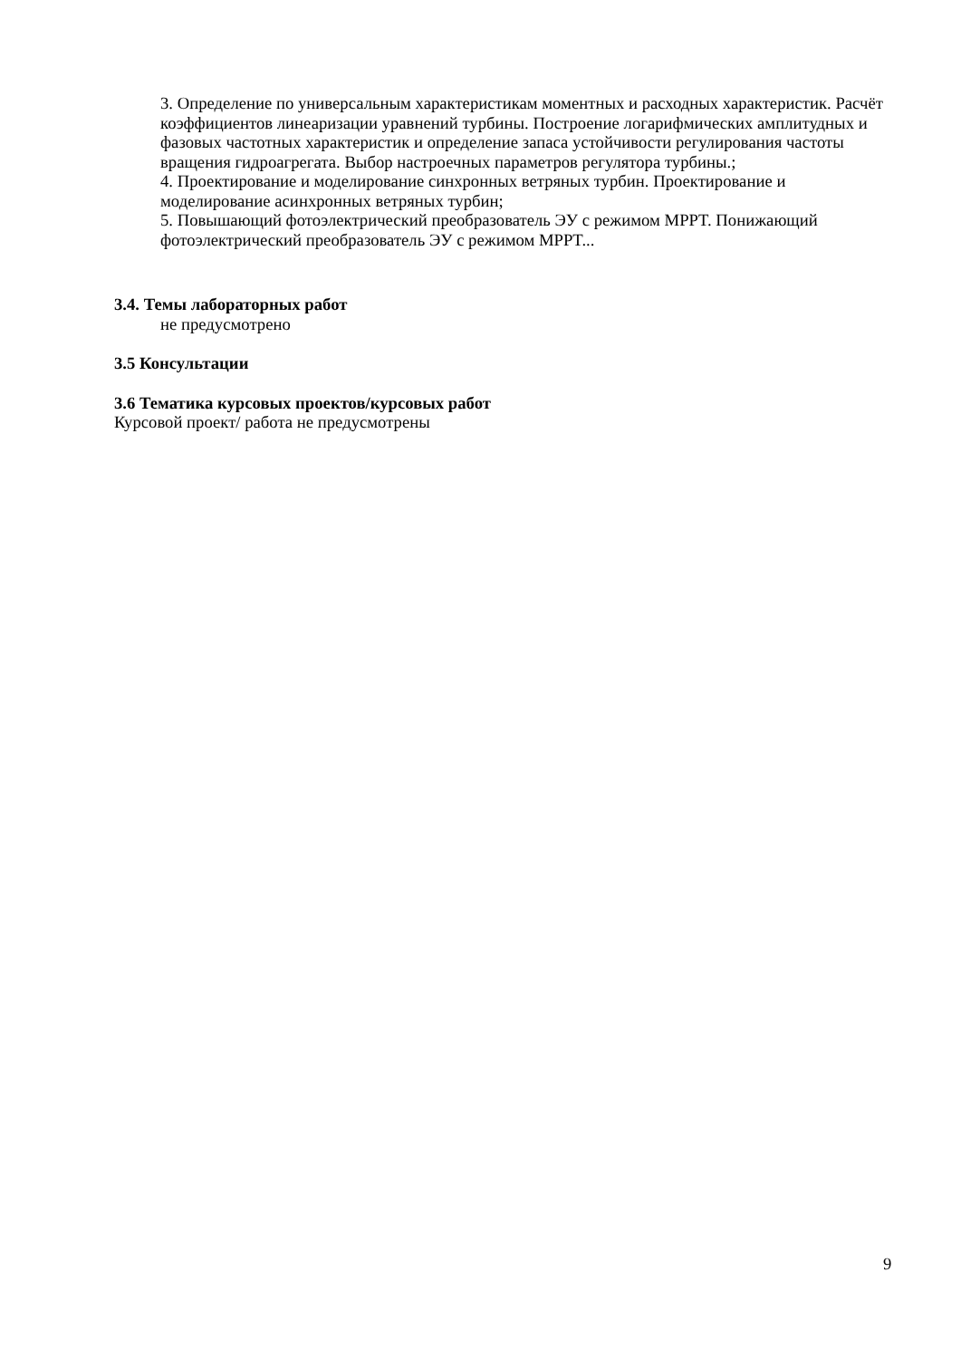3. Определение по универсальным характеристикам моментных и расходных характеристик. Расчёт коэффициентов линеаризации уравнений турбины. Построение логарифмических амплитудных и фазовых частотных характеристик и определение запаса устойчивости регулирования частоты вращения гидроагрегата. Выбор настроечных параметров регулятора турбины.;
4. Проектирование и моделирование синхронных ветряных турбин. Проектирование и моделирование асинхронных ветряных турбин;
5. Повышающий фотоэлектрический преобразователь ЭУ с режимом MPPT. Понижающий фотоэлектрический преобразователь ЭУ с режимом MPPT...
3.4. Темы лабораторных работ
не предусмотрено
3.5 Консультации
3.6 Тематика курсовых проектов/курсовых работ
Курсовой проект/ работа не предусмотрены
9